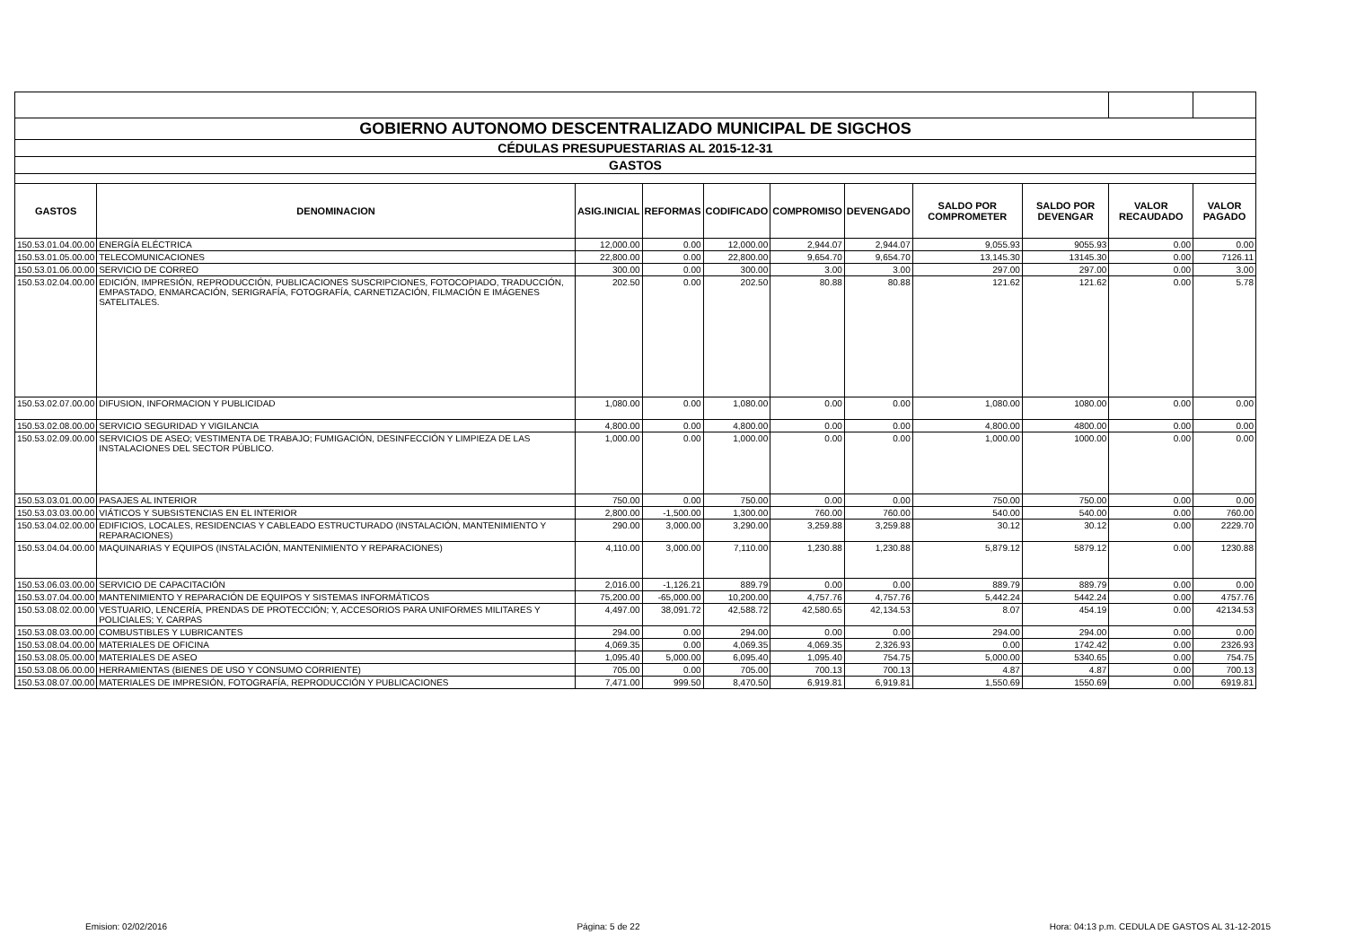| GOBIERNO AUTONOMO DESCENTRALIZADO MUNICIPAL DE SIGCHOS | | | | | | | | | | |
| CÉDULAS PRESUPUESTARIAS AL 2015-12-31 | | | | | | | | | | |
| GASTOS | | | | | | | | | | |
| GASTOS | DENOMINACION | ASIG.INICIAL | REFORMAS | CODIFICADO | COMPROMISO | DEVENGADO | SALDO POR COMPROMETER | SALDO POR DEVENGAR | VALOR RECAUDADO | VALOR PAGADO |
| 150.53.01.04.00.00 | ENERGÍA ELÉCTRICA | 12,000.00 | 0.00 | 12,000.00 | 2,944.07 | 2,944.07 | 9,055.93 | 9055.93 | 0.00 | 0.00 |
| 150.53.01.05.00.00 | TELECOMUNICACIONES | 22,800.00 | 0.00 | 22,800.00 | 9,654.70 | 9,654.70 | 13,145.30 | 13145.30 | 0.00 | 7126.11 |
| 150.53.01.06.00.00 | SERVICIO DE CORREO | 300.00 | 0.00 | 300.00 | 3.00 | 3.00 | 297.00 | 297.00 | 0.00 | 3.00 |
| 150.53.02.04.00.00 | EDICIÓN, IMPRESIÓN, REPRODUCCIÓN, PUBLICACIONES SUSCRIPCIONES, FOTOCOPIADO, TRADUCCIÓN, EMPASTADO, ENMARCACIÓN, SERIGRAFÍA, FOTOGRAFÍA, CARNETIZACIÓN, FILMACIÓN E IMÁGENES SATELITALES. | 202.50 | 0.00 | 202.50 | 80.88 | 80.88 | 121.62 | 121.62 | 0.00 | 5.78 |
| 150.53.02.07.00.00 | DIFUSION, INFORMACION Y PUBLICIDAD | 1,080.00 | 0.00 | 1,080.00 | 0.00 | 0.00 | 1,080.00 | 1080.00 | 0.00 | 0.00 |
| 150.53.02.08.00.00 | SERVICIO SEGURIDAD Y VIGILANCIA | 4,800.00 | 0.00 | 4,800.00 | 0.00 | 0.00 | 4,800.00 | 4800.00 | 0.00 | 0.00 |
| 150.53.02.09.00.00 | SERVICIOS DE ASEO; VESTIMENTA DE TRABAJO; FUMIGACIÓN, DESINFECCIÓN Y LIMPIEZA DE LAS INSTALACIONES DEL SECTOR PÚBLICO. | 1,000.00 | 0.00 | 1,000.00 | 0.00 | 0.00 | 1,000.00 | 1000.00 | 0.00 | 0.00 |
| 150.53.03.01.00.00 | PASAJES AL INTERIOR | 750.00 | 0.00 | 750.00 | 0.00 | 0.00 | 750.00 | 750.00 | 0.00 | 0.00 |
| 150.53.03.03.00.00 | VIÁTICOS Y SUBSISTENCIAS EN EL INTERIOR | 2,800.00 | -1,500.00 | 1,300.00 | 760.00 | 760.00 | 540.00 | 540.00 | 0.00 | 760.00 |
| 150.53.04.02.00.00 | EDIFICIOS, LOCALES, RESIDENCIAS Y CABLEADO ESTRUCTURADO (INSTALACIÓN, MANTENIMIENTO Y REPARACIONES) | 290.00 | 3,000.00 | 3,290.00 | 3,259.88 | 3,259.88 | 30.12 | 30.12 | 0.00 | 2229.70 |
| 150.53.04.04.00.00 | MAQUINARIAS Y EQUIPOS (INSTALACIÓN, MANTENIMIENTO Y REPARACIONES) | 4,110.00 | 3,000.00 | 7,110.00 | 1,230.88 | 1,230.88 | 5,879.12 | 5879.12 | 0.00 | 1230.88 |
| 150.53.06.03.00.00 | SERVICIO DE CAPACITACIÓN | 2,016.00 | -1,126.21 | 889.79 | 0.00 | 0.00 | 889.79 | 889.79 | 0.00 | 0.00 |
| 150.53.07.04.00.00 | MANTENIMIENTO Y REPARACIÓN DE EQUIPOS Y SISTEMAS INFORMÁTICOS | 75,200.00 | -65,000.00 | 10,200.00 | 4,757.76 | 4,757.76 | 5,442.24 | 5442.24 | 0.00 | 4757.76 |
| 150.53.08.02.00.00 | VESTUARIO, LENCERÍA, PRENDAS DE PROTECCIÓN; Y, ACCESORIOS PARA UNIFORMES MILITARES Y POLICIALES; Y, CARPAS | 4,497.00 | 38,091.72 | 42,588.72 | 42,580.65 | 42,134.53 | 8.07 | 454.19 | 0.00 | 42134.53 |
| 150.53.08.03.00.00 | COMBUSTIBLES Y LUBRICANTES | 294.00 | 0.00 | 294.00 | 0.00 | 0.00 | 294.00 | 294.00 | 0.00 | 0.00 |
| 150.53.08.04.00.00 | MATERIALES DE OFICINA | 4,069.35 | 0.00 | 4,069.35 | 4,069.35 | 2,326.93 | 0.00 | 1742.42 | 0.00 | 2326.93 |
| 150.53.08.05.00.00 | MATERIALES DE ASEO | 1,095.40 | 5,000.00 | 6,095.40 | 1,095.40 | 754.75 | 5,000.00 | 5340.65 | 0.00 | 754.75 |
| 150.53.08.06.00.00 | HERRAMIENTAS (BIENES DE USO Y CONSUMO CORRIENTE) | 705.00 | 0.00 | 705.00 | 700.13 | 700.13 | 4.87 | 4.87 | 0.00 | 700.13 |
| 150.53.08.07.00.00 | MATERIALES DE IMPRESIÓN, FOTOGRAFÍA, REPRODUCCIÓN Y PUBLICACIONES | 7,471.00 | 999.50 | 8,470.50 | 6,919.81 | 6,919.81 | 1,550.69 | 1550.69 | 0.00 | 6919.81 |
Emision: 02/02/2016 Página: 5 de 22 Hora: 04:13 p.m. CEDULA DE GASTOS AL 31-12-2015